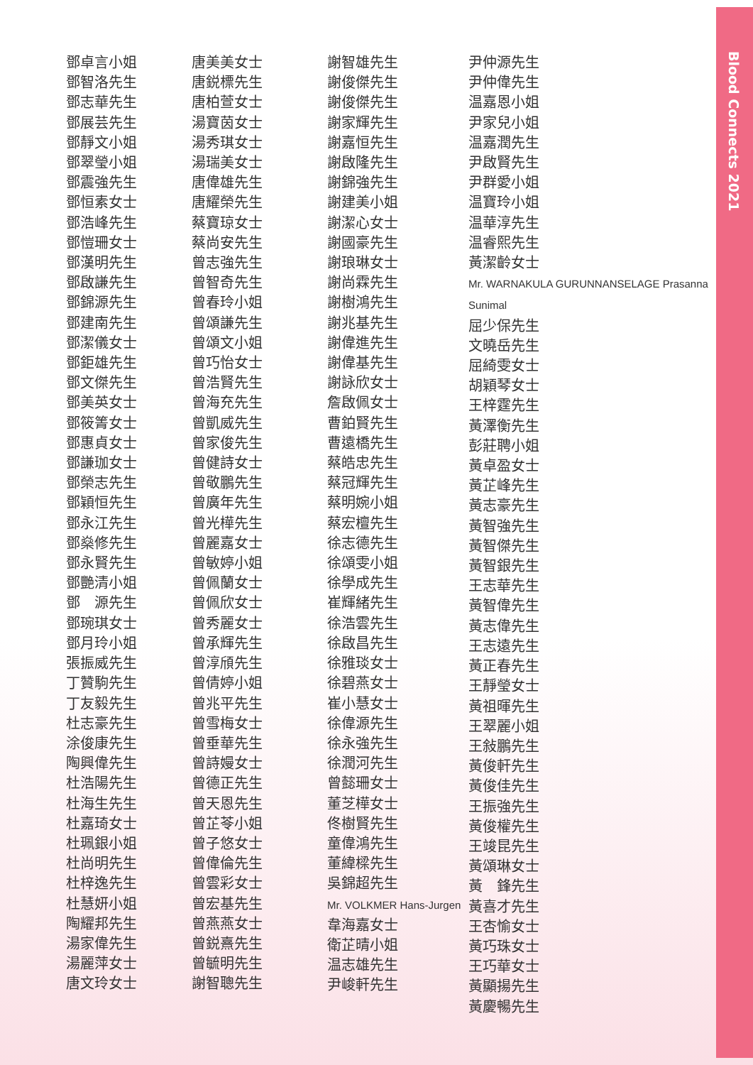Blood Connects 2021
鄧卓言小姐
鄧智洛先生
鄧志華先生
鄧展芸先生
鄧靜文小姐
鄧翠瑩小姐
鄧震強先生
鄧恒素女士
鄧浩峰先生
鄧愷珊女士
鄧漢明先生
鄧啟謙先生
鄧錦源先生
鄧建南先生
鄧潔儀女士
鄧鉅雄先生
鄧文傑先生
鄧美英女士
鄧筱箐女士
鄧惠貞女士
鄧謙珈女士
鄧榮志先生
鄧穎恒先生
鄧永江先生
鄧燊修先生
鄧永賢先生
鄧艷清小姐
鄧　源先生
鄧琬琪女士
鄧月玲小姐
張振威先生
丁贊駒先生
丁友毅先生
杜志豪先生
涂俊康先生
陶興偉先生
杜浩陽先生
杜海生先生
杜嘉琦女士
杜珮銀小姐
杜尚明先生
杜梓逸先生
杜慧妍小姐
陶耀邦先生
湯家偉先生
湯麗萍女士
唐文玲女士
唐美美女士
唐鋭標先生
唐柏萱女士
湯寶茵女士
湯秀琪女士
湯瑞美女士
唐偉雄先生
唐耀榮先生
蔡寶琼女士
蔡尚安先生
曾志強先生
曾智奇先生
曾春玲小姐
曾頌謙先生
曾頌文小姐
曾巧怡女士
曾浩賢先生
曾海充先生
曾凱威先生
曾家俊先生
曾健詩女士
曾敬鵬先生
曾廣年先生
曾光樺先生
曾麗嘉女士
曾敏婷小姐
曾佩蘭女士
曾佩欣女士
曾秀麗女士
曾承輝先生
曾淳頎先生
曾倩婷小姐
曾兆平先生
曾雪梅女士
曾垂華先生
曾詩嫚女士
曾德正先生
曾天恩先生
曾芷苓小姐
曾子悠女士
曾偉倫先生
曾雲彩女士
曾宏基先生
曾燕燕女士
曾鋭熹先生
曾毓明先生
謝智聰先生
謝智雄先生
謝俊傑先生
謝俊傑先生
謝家輝先生
謝嘉恒先生
謝啟隆先生
謝錦強先生
謝建美小姐
謝潔心女士
謝國豪先生
謝琅琳女士
謝尚霖先生
謝樹鴻先生
謝兆基先生
謝偉進先生
謝偉基先生
謝詠欣女士
詹啟佩女士
曹鉑賢先生
曹遠橋先生
蔡皓忠先生
蔡冠輝先生
蔡明婉小姐
蔡宏檀先生
徐志德先生
徐頌雯小姐
徐學成先生
崔輝緒先生
徐浩雲先生
徐啟昌先生
徐雅琰女士
徐碧燕女士
崔小慧女士
徐偉源先生
徐永強先生
徐潤河先生
曾懿珊女士
董芝樺女士
佟樹賢先生
童偉鴻先生
董緯樑先生
吳錦超先生
Mr. VOLKMER Hans-Jurgen
韋海嘉女士
衛芷晴小姐
温志雄先生
尹峻軒先生
尹仲源先生
尹仲偉先生
温嘉恩小姐
尹家兒小姐
温嘉潤先生
尹啟賢先生
尹群愛小姐
温寶玲小姐
温華淳先生
温睿熙先生
黃潔齡女士
Mr. WARNAKULA GURUNNANSELAGE Prasanna Sunimal
屈少保先生
文曉岳先生
屈綺雯女士
胡穎琴女士
王梓霆先生
黃澤衡先生
彭莊聘小姐
黃卓盈女士
黃芷峰先生
黃志豪先生
黃智強先生
黃智傑先生
黃智銀先生
王志華先生
黃智偉先生
黃志偉先生
王志遠先生
黃正春先生
王靜瑩女士
黃祖暉先生
王翠麗小姐
王敍鵬先生
黃俊軒先生
黃俊佳先生
王振強先生
黃俊權先生
王竣昆先生
黃頌琳女士
黃　鋒先生
黃喜才先生
王杏愉女士
黃巧珠女士
王巧華女士
黃顯揚先生
黃慶暢先生